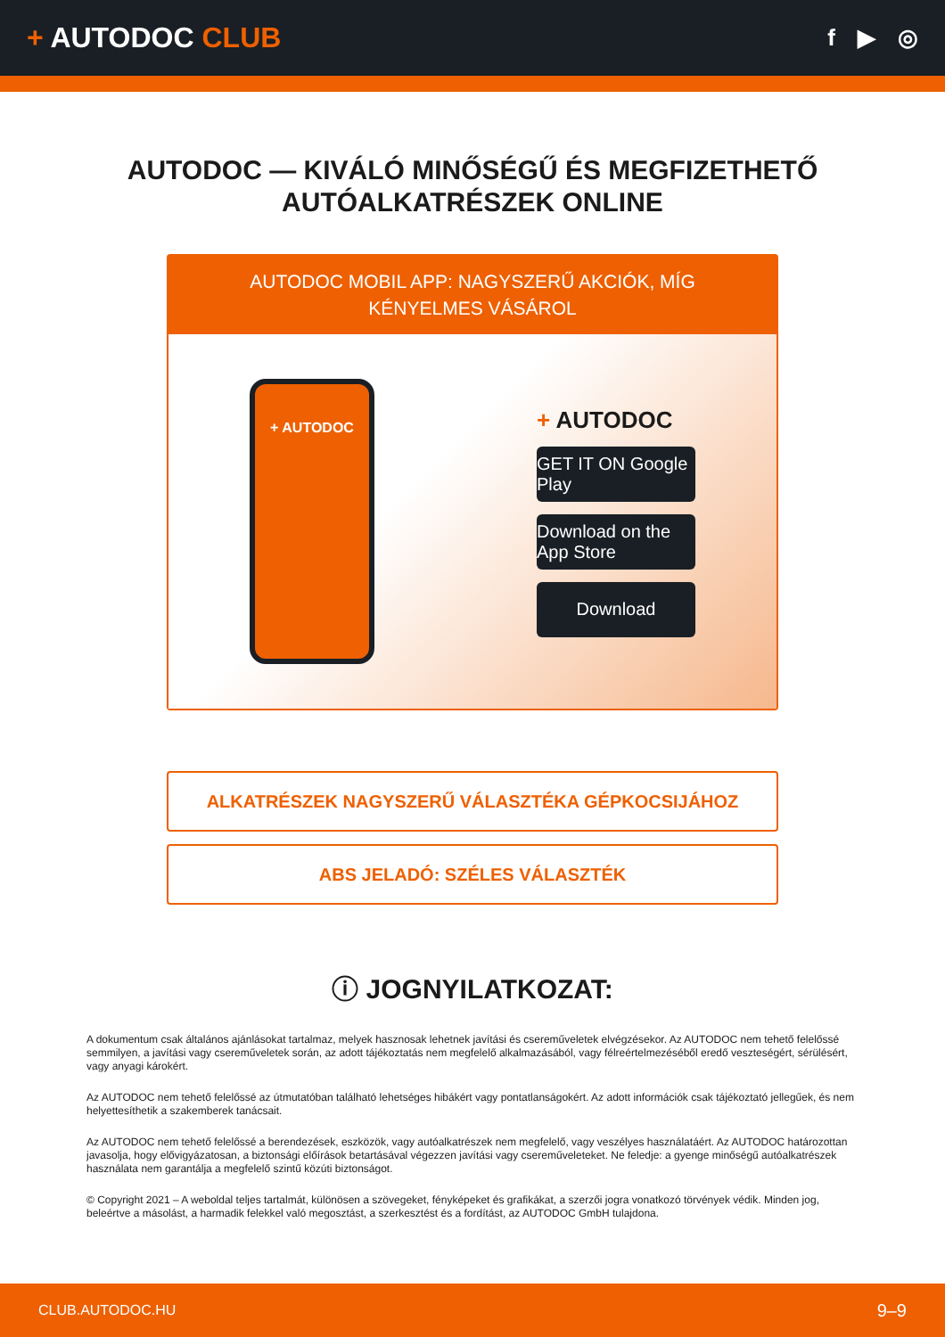+ AUTODOC CLUB
f ▶ ◎
AUTODOC — KIVÁLÓ MINŐSÉGŰ ÉS MEGFIZETHETŐ
AUTÓALKATRÉSZEK ONLINE
AUTODOC MOBIL APP: NAGYSZERŰ AKCIÓK, MÍG KÉNYELMES VÁSÁROL
+ AUTODOC
+ AUTODOC
GET IT ON Google Play
Download on the App Store
Download
ALKATRÉSZEK NAGYSZERŰ VÁLASZTÉKA GÉPKOCSIJÁHOZ
ABS JELADÓ: SZÉLES VÁLASZTÉK
ⓘ JOGNYILATKOZAT:
A dokumentum csak általános ajánlásokat tartalmaz, melyek hasznosak lehetnek javítási és csereműveletek elvégzésekor. Az AUTODOC nem tehető felelőssé semmilyen, a javítási vagy csereműveletek során, az adott tájékoztatás nem megfelelő alkalmazásából, vagy félreértelmezéséből eredő veszteségért, sérülésért, vagy anyagi károkért.
Az AUTODOC nem tehető felelőssé az útmutatóban található lehetséges hibákért vagy pontatlanságokért. Az adott információk csak tájékoztató jellegűek, és nem helyettesíthetik a szakemberek tanácsait.
Az AUTODOC nem tehető felelőssé a berendezések, eszközök, vagy autóalkatrészek nem megfelelő, vagy veszélyes használatáért. Az AUTODOC határozottan javasolja, hogy elővigyázatosan, a biztonsági előírások betartásával végezzen javítási vagy csereműveleteket. Ne feledje: a gyenge minőségű autóalkatrészek használata nem garantálja a megfelelő szintű közúti biztonságot.
© Copyright 2021 – A weboldal teljes tartalmát, különösen a szövegeket, fényképeket és grafikákat, a szerzői jogra vonatkozó törvények védik. Minden jog, beleértve a másolást, a harmadik felekkel való megosztást, a szerkesztést és a fordítást, az AUTODOC GmbH tulajdona.
CLUB.AUTODOC.HU 9–9